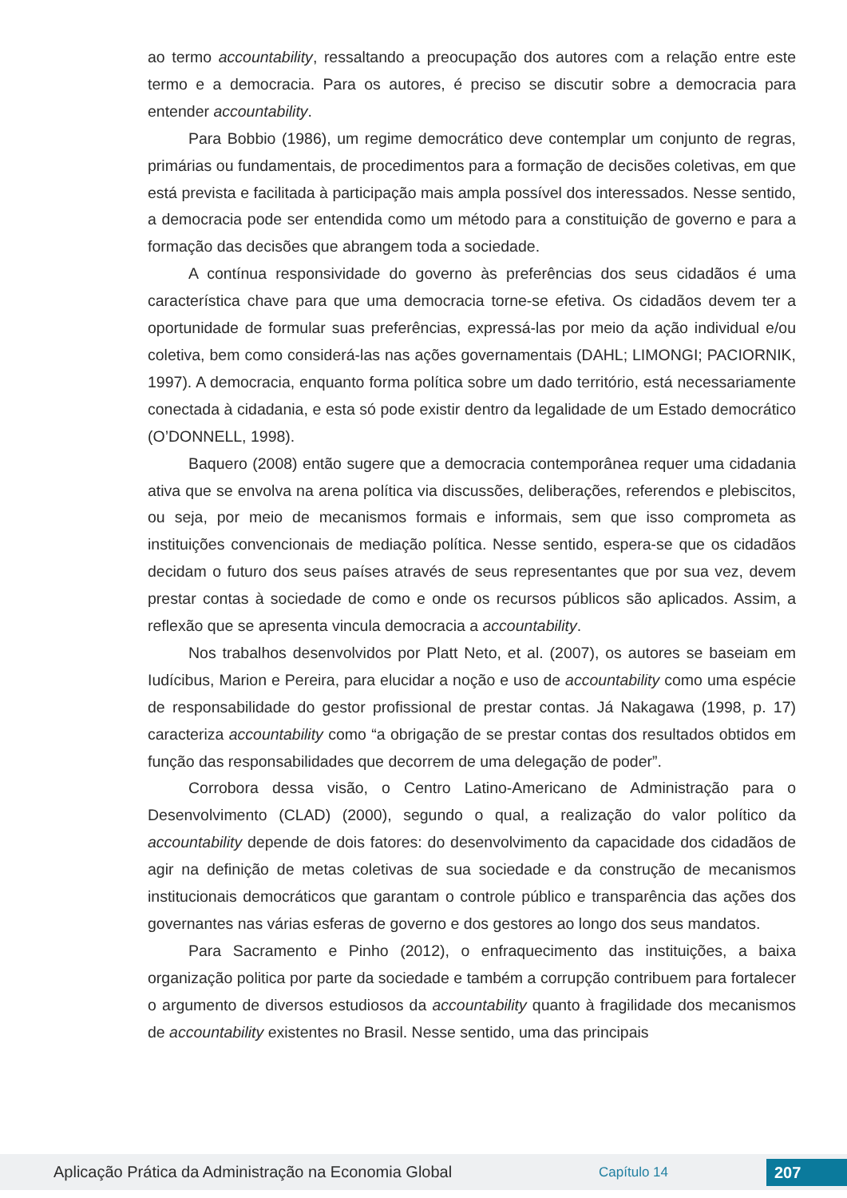ao termo accountability, ressaltando a preocupação dos autores com a relação entre este termo e a democracia. Para os autores, é preciso se discutir sobre a democracia para entender accountability.
Para Bobbio (1986), um regime democrático deve contemplar um conjunto de regras, primárias ou fundamentais, de procedimentos para a formação de decisões coletivas, em que está prevista e facilitada à participação mais ampla possível dos interessados. Nesse sentido, a democracia pode ser entendida como um método para a constituição de governo e para a formação das decisões que abrangem toda a sociedade.
A contínua responsividade do governo às preferências dos seus cidadãos é uma característica chave para que uma democracia torne-se efetiva. Os cidadãos devem ter a oportunidade de formular suas preferências, expressá-las por meio da ação individual e/ou coletiva, bem como considerá-las nas ações governamentais (DAHL; LIMONGI; PACIORNIK, 1997). A democracia, enquanto forma política sobre um dado território, está necessariamente conectada à cidadania, e esta só pode existir dentro da legalidade de um Estado democrático (O’DONNELL, 1998).
Baquero (2008) então sugere que a democracia contemporânea requer uma cidadania ativa que se envolva na arena política via discussões, deliberações, referendos e plebiscitos, ou seja, por meio de mecanismos formais e informais, sem que isso comprometa as instituições convencionais de mediação política. Nesse sentido, espera-se que os cidadãos decidam o futuro dos seus países através de seus representantes que por sua vez, devem prestar contas à sociedade de como e onde os recursos públicos são aplicados. Assim, a reflexão que se apresenta vincula democracia a accountability.
Nos trabalhos desenvolvidos por Platt Neto, et al. (2007), os autores se baseiam em Iudícibus, Marion e Pereira, para elucidar a noção e uso de accountability como uma espécie de responsabilidade do gestor profissional de prestar contas. Já Nakagawa (1998, p. 17) caracteriza accountability como “a obrigação de se prestar contas dos resultados obtidos em função das responsabilidades que decorrem de uma delegação de poder”.
Corrobora dessa visão, o Centro Latino-Americano de Administração para o Desenvolvimento (CLAD) (2000), segundo o qual, a realização do valor político da accountability depende de dois fatores: do desenvolvimento da capacidade dos cidadãos de agir na definição de metas coletivas de sua sociedade e da construção de mecanismos institucionais democráticos que garantam o controle público e transparência das ações dos governantes nas várias esferas de governo e dos gestores ao longo dos seus mandatos.
Para Sacramento e Pinho (2012), o enfraquecimento das instituições, a baixa organização politica por parte da sociedade e também a corrupção contribuem para fortalecer o argumento de diversos estudiosos da accountability quanto à fragilidade dos mecanismos de accountability existentes no Brasil. Nesse sentido, uma das principais
Aplicação Prática da Administração na Economia Global Capítulo 14 207